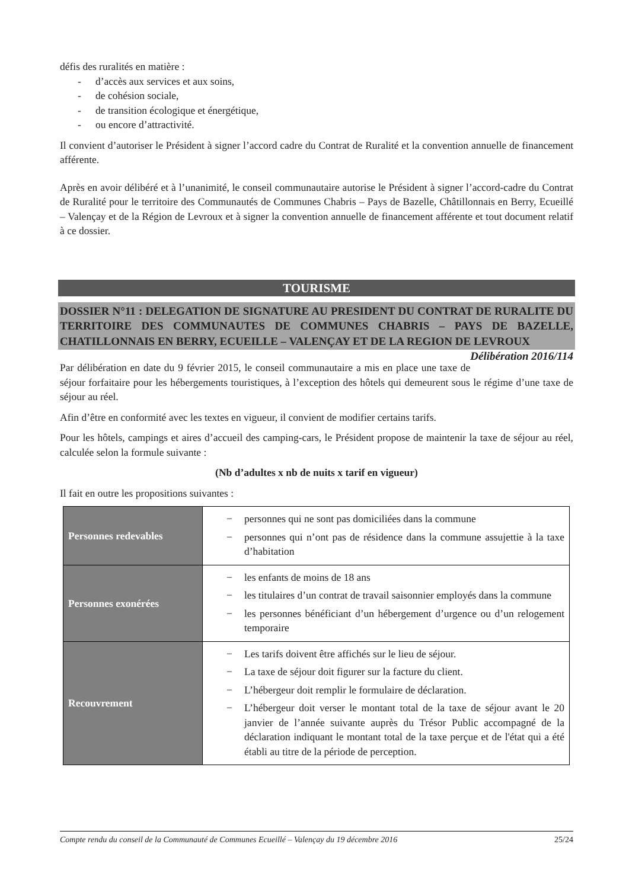défis des ruralités en matière :
- d’accès aux services et aux soins,
- de cohésion sociale,
- de transition écologique et énergétique,
- ou encore d’attractivité.
Il convient d’autoriser le Président à signer l’accord cadre du Contrat de Ruralité et la convention annuelle de financement afférente.
Après en avoir délibéré et à l’unanimité, le conseil communautaire autorise le Président à signer l’accord-cadre du Contrat de Ruralité pour le territoire des Communautés de Communes Chabris – Pays de Bazelle, Châtillonnais en Berry, Ecueillé – Valençay et de la Région de Levroux et à signer la convention annuelle de financement afférente et tout document relatif à ce dossier.
TOURISME
DOSSIER N°11 : DELEGATION DE SIGNATURE AU PRESIDENT DU CONTRAT DE RURALITE DU TERRITOIRE DES COMMUNAUTES DE COMMUNES CHABRIS – PAYS DE BAZELLE, CHATILLONNAIS EN BERRY, ECUEILLE – VALENÇAY ET DE LA REGION DE LEVROUX Délibération 2016/114
Par délibération en date du 9 février 2015, le conseil communautaire a mis en place une taxe de séjour forfaitaire pour les hébergements touristiques, à l’exception des hôtels qui demeurent sous le régime d’une taxe de séjour au réel.
Afin d’être en conformité avec les textes en vigueur, il convient de modifier certains tarifs.
Pour les hôtels, campings et aires d’accueil des camping-cars, le Président propose de maintenir la taxe de séjour au réel, calculée selon la formule suivante :
(Nb d’adultes x nb de nuits x tarif en vigueur)
Il fait en outre les propositions suivantes :
| Personnes redevables | − personnes qui ne sont pas domiciliées dans la commune − personnes qui n’ont pas de résidence dans la commune assujettie à la taxe d’habitation |
| Personnes exonérées | − les enfants de moins de 18 ans − les titulaires d’un contrat de travail saisonnier employés dans la commune − les personnes bénéficiant d’un hébergement d’urgence ou d’un relogement temporaire |
| Recouvrement | − Les tarifs doivent être affichés sur le lieu de séjour. − La taxe de séjour doit figurer sur la facture du client. − L’hébergeur doit remplir le formulaire de déclaration. − L’hébergeur doit verser le montant total de la taxe de séjour avant le 20 janvier de l’année suivante auprès du Trésor Public accompagné de la déclaration indiquant le montant total de la taxe perçue et de l'état qui a été établi au titre de la période de perception. |
Compte rendu du conseil de la Communauté de Communes Ecueillé – Valençay du 19 décembre 2016 25/24